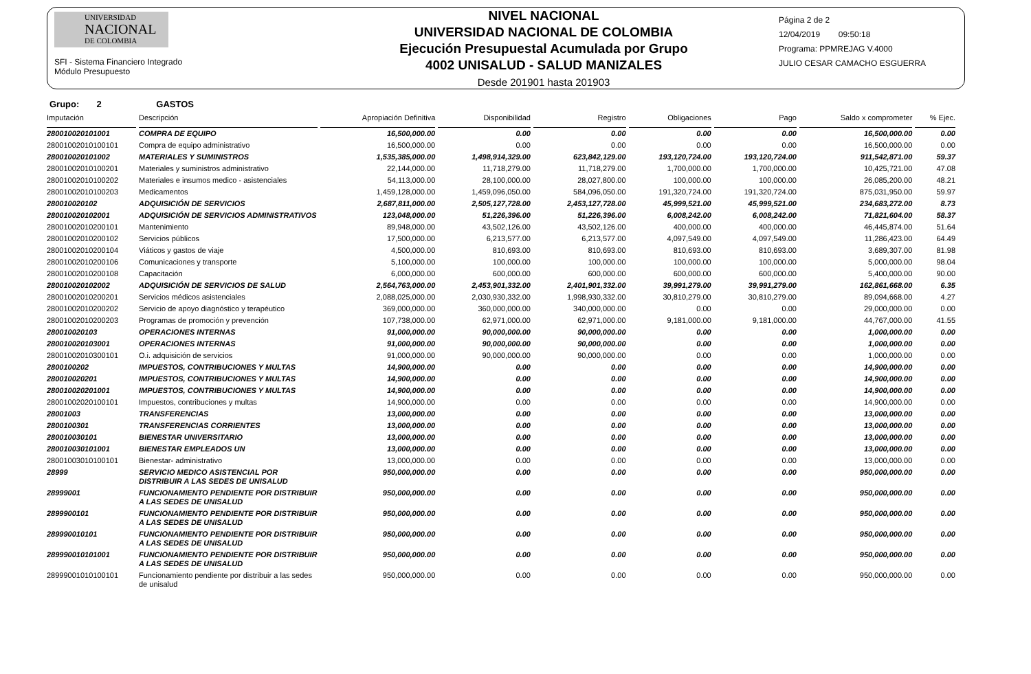UNIVERSIDAD
NACIONAL
DE COLOMBIA
SFI - Sistema Financiero Integrado
Módulo Presupuesto
NIVEL NACIONAL
UNIVERSIDAD NACIONAL DE COLOMBIA
Ejecución Presupuestal Acumulada por Grupo
4002 UNISALUD - SALUD MANIZALES
Desde 201901 hasta 201903
Página 2 de 2
12/04/2019 09:50:18
Programa: PPMREJAG V.4000
JULIO CESAR CAMACHO ESGUERRA
Grupo: 2 GASTOS
| Imputación | Descripción | Apropiación Definitiva | Disponibilidad | Registro | Obligaciones | Pago | Saldo x comprometer | % Ejec. |
| --- | --- | --- | --- | --- | --- | --- | --- | --- |
| 280010020101001 | COMPRA DE EQUIPO | 16,500,000.00 | 0.00 | 0.00 | 0.00 | 0.00 | 16,500,000.00 | 0.00 |
| 28001002010100101 | Compra de equipo administrativo | 16,500,000.00 | 0.00 | 0.00 | 0.00 | 0.00 | 16,500,000.00 | 0.00 |
| 280010020101002 | MATERIALES Y SUMINISTROS | 1,535,385,000.00 | 1,498,914,329.00 | 623,842,129.00 | 193,120,724.00 | 193,120,724.00 | 911,542,871.00 | 59.37 |
| 28001002010100201 | Materiales y suministros administrativo | 22,144,000.00 | 11,718,279.00 | 11,718,279.00 | 1,700,000.00 | 1,700,000.00 | 10,425,721.00 | 47.08 |
| 28001002010100202 | Materiales e insumos medico - asistenciales | 54,113,000.00 | 28,100,000.00 | 28,027,800.00 | 100,000.00 | 100,000.00 | 26,085,200.00 | 48.21 |
| 28001002010100203 | Medicamentos | 1,459,128,000.00 | 1,459,096,050.00 | 584,096,050.00 | 191,320,724.00 | 191,320,724.00 | 875,031,950.00 | 59.97 |
| 280010020102 | ADQUISICIÓN DE SERVICIOS | 2,687,811,000.00 | 2,505,127,728.00 | 2,453,127,728.00 | 45,999,521.00 | 45,999,521.00 | 234,683,272.00 | 8.73 |
| 280010020102001 | ADQUISICIÓN DE SERVICIOS ADMINISTRATIVOS | 123,048,000.00 | 51,226,396.00 | 51,226,396.00 | 6,008,242.00 | 6,008,242.00 | 71,821,604.00 | 58.37 |
| 28001002010200101 | Mantenimiento | 89,948,000.00 | 43,502,126.00 | 43,502,126.00 | 400,000.00 | 400,000.00 | 46,445,874.00 | 51.64 |
| 28001002010200102 | Servicios públicos | 17,500,000.00 | 6,213,577.00 | 6,213,577.00 | 4,097,549.00 | 4,097,549.00 | 11,286,423.00 | 64.49 |
| 28001002010200104 | Viáticos y gastos de viaje | 4,500,000.00 | 810,693.00 | 810,693.00 | 810,693.00 | 810,693.00 | 3,689,307.00 | 81.98 |
| 28001002010200106 | Comunicaciones y transporte | 5,100,000.00 | 100,000.00 | 100,000.00 | 100,000.00 | 100,000.00 | 5,000,000.00 | 98.04 |
| 28001002010200108 | Capacitación | 6,000,000.00 | 600,000.00 | 600,000.00 | 600,000.00 | 600,000.00 | 5,400,000.00 | 90.00 |
| 280010020102002 | ADQUISICIÓN DE SERVICIOS DE SALUD | 2,564,763,000.00 | 2,453,901,332.00 | 2,401,901,332.00 | 39,991,279.00 | 39,991,279.00 | 162,861,668.00 | 6.35 |
| 28001002010200201 | Servicios médicos asistenciales | 2,088,025,000.00 | 2,030,930,332.00 | 1,998,930,332.00 | 30,810,279.00 | 30,810,279.00 | 89,094,668.00 | 4.27 |
| 28001002010200202 | Servicio de apoyo diagnóstico y terapéutico | 369,000,000.00 | 360,000,000.00 | 340,000,000.00 | 0.00 | 0.00 | 29,000,000.00 | 0.00 |
| 28001002010200203 | Programas de promoción y prevención | 107,738,000.00 | 62,971,000.00 | 62,971,000.00 | 9,181,000.00 | 9,181,000.00 | 44,767,000.00 | 41.55 |
| 280010020103 | OPERACIONES INTERNAS | 91,000,000.00 | 90,000,000.00 | 90,000,000.00 | 0.00 | 0.00 | 1,000,000.00 | 0.00 |
| 280010020103001 | OPERACIONES INTERNAS | 91,000,000.00 | 90,000,000.00 | 90,000,000.00 | 0.00 | 0.00 | 1,000,000.00 | 0.00 |
| 28001002010300101 | O.i. adquisición de servicios | 91,000,000.00 | 90,000,000.00 | 90,000,000.00 | 0.00 | 0.00 | 1,000,000.00 | 0.00 |
| 2800100202 | IMPUESTOS, CONTRIBUCIONES Y MULTAS | 14,900,000.00 | 0.00 | 0.00 | 0.00 | 0.00 | 14,900,000.00 | 0.00 |
| 280010020201 | IMPUESTOS, CONTRIBUCIONES Y MULTAS | 14,900,000.00 | 0.00 | 0.00 | 0.00 | 0.00 | 14,900,000.00 | 0.00 |
| 280010020201001 | IMPUESTOS, CONTRIBUCIONES Y MULTAS | 14,900,000.00 | 0.00 | 0.00 | 0.00 | 0.00 | 14,900,000.00 | 0.00 |
| 28001002020100101 | Impuestos, contribuciones y multas | 14,900,000.00 | 0.00 | 0.00 | 0.00 | 0.00 | 14,900,000.00 | 0.00 |
| 28001003 | TRANSFERENCIAS | 13,000,000.00 | 0.00 | 0.00 | 0.00 | 0.00 | 13,000,000.00 | 0.00 |
| 2800100301 | TRANSFERENCIAS CORRIENTES | 13,000,000.00 | 0.00 | 0.00 | 0.00 | 0.00 | 13,000,000.00 | 0.00 |
| 280010030101 | BIENESTAR UNIVERSITARIO | 13,000,000.00 | 0.00 | 0.00 | 0.00 | 0.00 | 13,000,000.00 | 0.00 |
| 280010030101001 | BIENESTAR EMPLEADOS UN | 13,000,000.00 | 0.00 | 0.00 | 0.00 | 0.00 | 13,000,000.00 | 0.00 |
| 28001003010100101 | Bienestar- administrativo | 13,000,000.00 | 0.00 | 0.00 | 0.00 | 0.00 | 13,000,000.00 | 0.00 |
| 28999 | SERVICIO MEDICO ASISTENCIAL POR DISTRIBUIR A LAS SEDES DE UNISALUD | 950,000,000.00 | 0.00 | 0.00 | 0.00 | 0.00 | 950,000,000.00 | 0.00 |
| 28999001 | FUNCIONAMIENTO PENDIENTE POR DISTRIBUIR A LAS SEDES DE UNISALUD | 950,000,000.00 | 0.00 | 0.00 | 0.00 | 0.00 | 950,000,000.00 | 0.00 |
| 2899900101 | FUNCIONAMIENTO PENDIENTE POR DISTRIBUIR A LAS SEDES DE UNISALUD | 950,000,000.00 | 0.00 | 0.00 | 0.00 | 0.00 | 950,000,000.00 | 0.00 |
| 289990010101 | FUNCIONAMIENTO PENDIENTE POR DISTRIBUIR A LAS SEDES DE UNISALUD | 950,000,000.00 | 0.00 | 0.00 | 0.00 | 0.00 | 950,000,000.00 | 0.00 |
| 289990010101001 | FUNCIONAMIENTO PENDIENTE POR DISTRIBUIR A LAS SEDES DE UNISALUD | 950,000,000.00 | 0.00 | 0.00 | 0.00 | 0.00 | 950,000,000.00 | 0.00 |
| 28999001010100101 | Funcionamiento pendiente por distribuir a las sedes de unisalud | 950,000,000.00 | 0.00 | 0.00 | 0.00 | 0.00 | 950,000,000.00 | 0.00 |